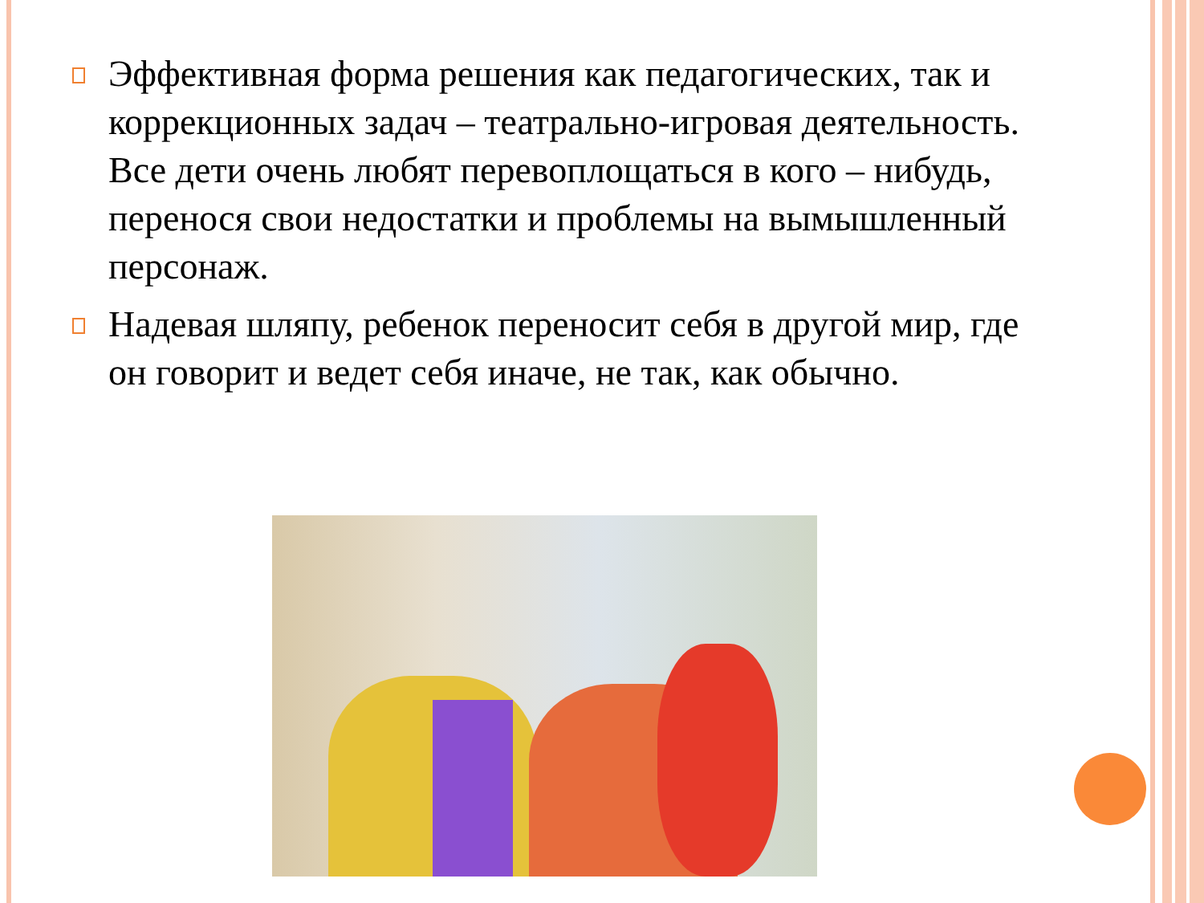Эффективная форма решения как педагогических, так и коррекционных задач – театрально-игровая деятельность. Все дети очень любят перевоплощаться в кого – нибудь, перенося свои недостатки и проблемы на вымышленный персонаж.
Надевая шляпу, ребенок переносит себя в другой мир, где он говорит и ведет себя иначе, не так, как обычно.